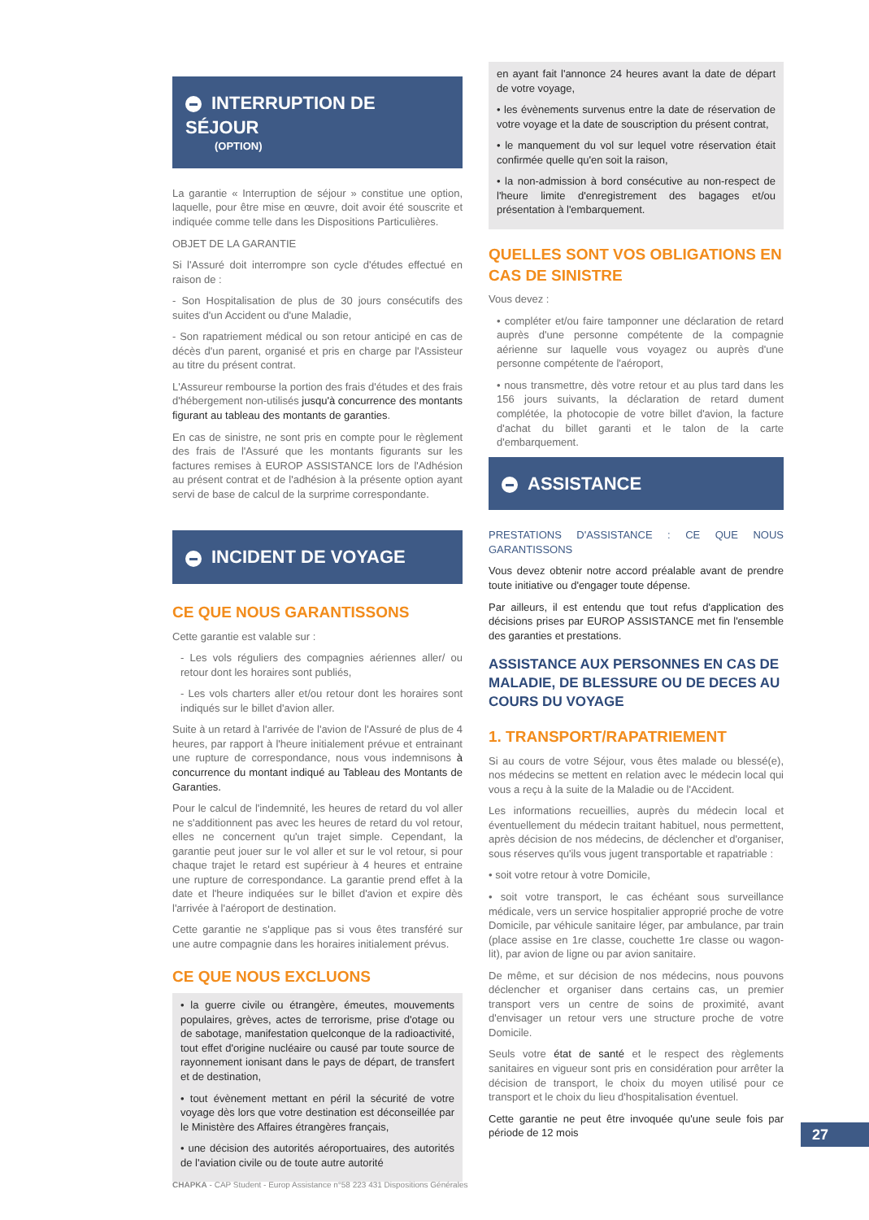INTERRUPTION DE SÉJOUR
(OPTION)
La garantie « Interruption de séjour » constitue une option, laquelle, pour être mise en œuvre, doit avoir été souscrite et indiquée comme telle dans les Dispositions Particulières.
OBJET DE LA GARANTIE
Si l'Assuré doit interrompre son cycle d'études effectué en raison de :
- Son Hospitalisation de plus de 30 jours consécutifs des suites d'un Accident ou d'une Maladie,
- Son rapatriement médical ou son retour anticipé en cas de décès d'un parent, organisé et pris en charge par l'Assisteur au titre du présent contrat.
L'Assureur rembourse la portion des frais d'études et des frais d'hébergement non-utilisés jusqu'à concurrence des montants figurant au tableau des montants de garanties.
En cas de sinistre, ne sont pris en compte pour le règlement des frais de l'Assuré que les montants figurants sur les factures remises à EUROP ASSISTANCE lors de l'Adhésion au présent contrat et de l'adhésion à la présente option ayant servi de base de calcul de la surprime correspondante.
INCIDENT DE VOYAGE
CE QUE NOUS GARANTISSONS
Cette garantie est valable sur :
- Les vols réguliers des compagnies aériennes aller/ ou retour dont les horaires sont publiés,
- Les vols charters aller et/ou retour dont les horaires sont indiqués sur le billet d'avion aller.
Suite à un retard à l'arrivée de l'avion de l'Assuré de plus de 4 heures, par rapport à l'heure initialement prévue et entrainant une rupture de correspondance, nous vous indemnisons à concurrence du montant indiqué au Tableau des Montants de Garanties.
Pour le calcul de l'indemnité, les heures de retard du vol aller ne s'additionnent pas avec les heures de retard du vol retour, elles ne concernent qu'un trajet simple. Cependant, la garantie peut jouer sur le vol aller et sur le vol retour, si pour chaque trajet le retard est supérieur à 4 heures et entraine une rupture de correspondance. La garantie prend effet à la date et l'heure indiquées sur le billet d'avion et expire dès l'arrivée à l'aéroport de destination.
Cette garantie ne s'applique pas si vous êtes transféré sur une autre compagnie dans les horaires initialement prévus.
CE QUE NOUS EXCLUONS
• la guerre civile ou étrangère, émeutes, mouvements populaires, grèves, actes de terrorisme, prise d'otage ou de sabotage, manifestation quelconque de la radioactivité, tout effet d'origine nucléaire ou causé par toute source de rayonnement ionisant dans le pays de départ, de transfert et de destination,
• tout évènement mettant en péril la sécurité de votre voyage dès lors que votre destination est déconseillée par le Ministère des Affaires étrangères français,
• une décision des autorités aéroportuaires, des autorités de l'aviation civile ou de toute autre autorité
en ayant fait l'annonce 24 heures avant la date de départ de votre voyage,
• les évènements survenus entre la date de réservation de votre voyage et la date de souscription du présent contrat,
• le manquement du vol sur lequel votre réservation était confirmée quelle qu'en soit la raison,
• la non-admission à bord consécutive au non-respect de l'heure limite d'enregistrement des bagages et/ou présentation à l'embarquement.
QUELLES SONT VOS OBLIGATIONS EN CAS DE SINISTRE
Vous devez :
• compléter et/ou faire tamponner une déclaration de retard auprès d'une personne compétente de la compagnie aérienne sur laquelle vous voyagez ou auprès d'une personne compétente de l'aéroport,
• nous transmettre, dès votre retour et au plus tard dans les 156 jours suivants, la déclaration de retard dument complétée, la photocopie de votre billet d'avion, la facture d'achat du billet garanti et le talon de la carte d'embarquement.
ASSISTANCE
PRESTATIONS D'ASSISTANCE : CE QUE NOUS GARANTISSONS
Vous devez obtenir notre accord préalable avant de prendre toute initiative ou d'engager toute dépense.
Par ailleurs, il est entendu que tout refus d'application des décisions prises par EUROP ASSISTANCE met fin l'ensemble des garanties et prestations.
ASSISTANCE AUX PERSONNES EN CAS DE MALADIE, DE BLESSURE OU DE DECES AU COURS DU VOYAGE
1. TRANSPORT/RAPATRIEMENT
Si au cours de votre Séjour, vous êtes malade ou blessé(e), nos médecins se mettent en relation avec le médecin local qui vous a reçu à la suite de la Maladie ou de l'Accident.
Les informations recueillies, auprès du médecin local et éventuellement du médecin traitant habituel, nous permettent, après décision de nos médecins, de déclencher et d'organiser, sous réserves qu'ils vous jugent transportable et rapatriable :
• soit votre retour à votre Domicile,
• soit votre transport, le cas échéant sous surveillance médicale, vers un service hospitalier approprié proche de votre Domicile, par véhicule sanitaire léger, par ambulance, par train (place assise en 1re classe, couchette 1re classe ou wagon-lit), par avion de ligne ou par avion sanitaire.
De même, et sur décision de nos médecins, nous pouvons déclencher et organiser dans certains cas, un premier transport vers un centre de soins de proximité, avant d'envisager un retour vers une structure proche de votre Domicile.
Seuls votre état de santé et le respect des règlements sanitaires en vigueur sont pris en considération pour arrêter la décision de transport, le choix du moyen utilisé pour ce transport et le choix du lieu d'hospitalisation éventuel.
Cette garantie ne peut être invoquée qu'une seule fois par période de 12 mois
27
CHAPKA - CAP Student - Europ Assistance n°58 223 431 Dispositions Générales